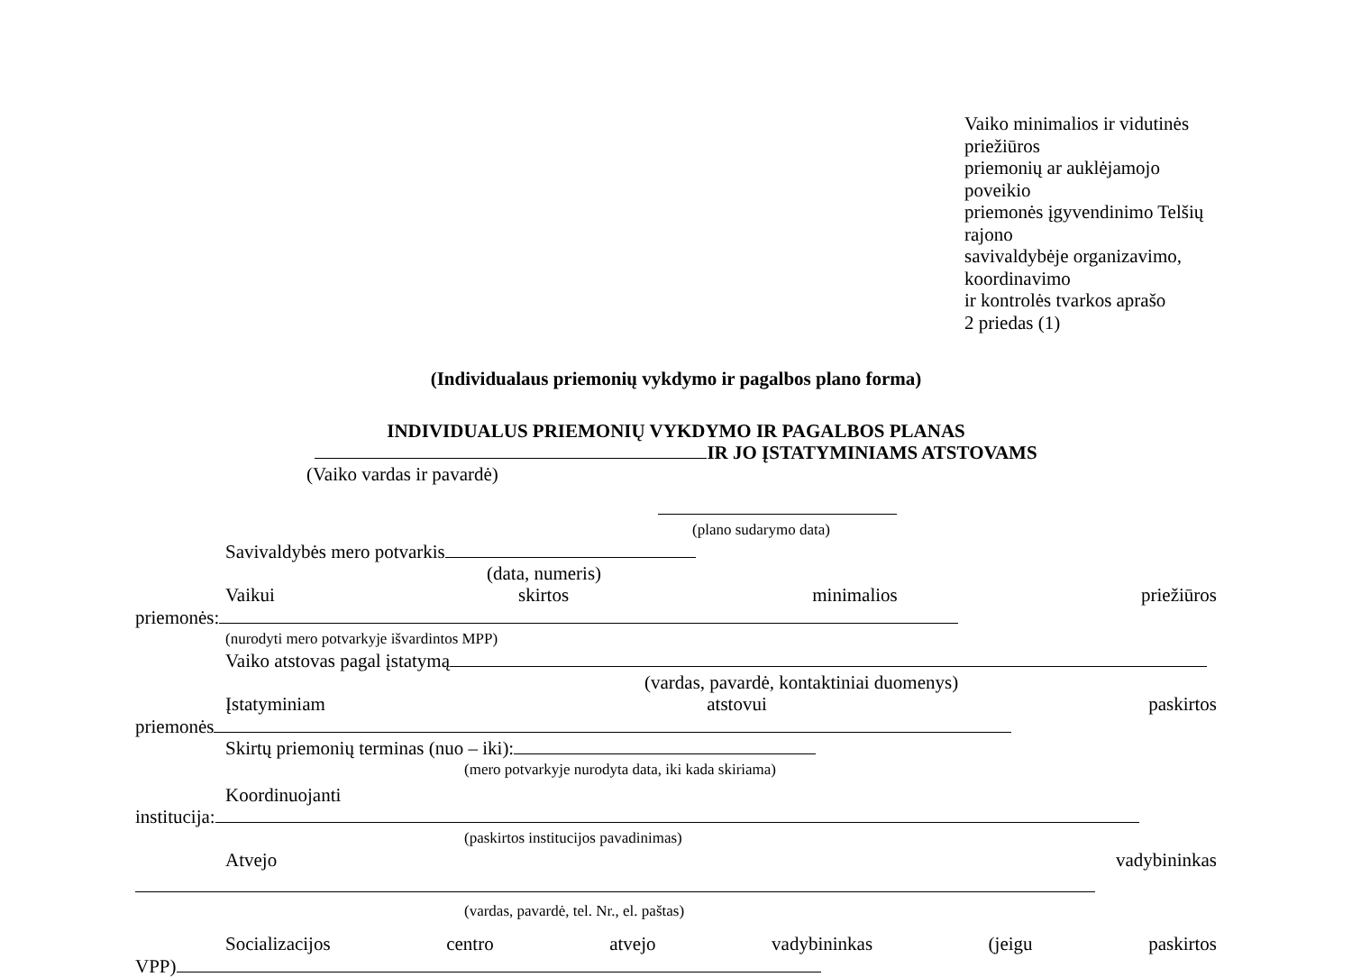Vaiko minimalios ir vidutinės priežiūros
priemonių ar auklėjamojo poveikio
priemonės įgyvendinimo Telšių rajono
savivaldybėje organizavimo, koordinavimo
ir kontrolės tvarkos aprašo
2 priedas (1)
(Individualaus priemonių vykdymo ir pagalbos plano forma)
INDIVIDUALUS PRIEMONIŲ VYKDYMO IR PAGALBOS PLANAS
IR JO ĮSTATYMINIAMS ATSTOVAMS
(Vaiko vardas ir pavardė)
(plano sudarymo data)
Savivaldybės mero potvarkis
(data, numeris)
Vaikui skirtos minimalios priežiūros
priemonės:
(nurodyti mero potvarkyje išvardintos MPP)
Vaiko atstovas pagal įstatymą
(vardas, pavardė, kontaktiniai duomenys)
Įstatyminiam atstovui paskirtos
priemonės
Skirtų priemonių terminas (nuo – iki):
(mero potvarkyje nurodyta data, iki kada skiriama)
Koordinuojanti
institucija:
(paskirtos institucijos pavadinimas)
Atvejo vadybininkas
(vardas, pavardė, tel. Nr., el. paštas)
Socializacijos centro atvejo vadybininkas (jeigu paskirtos
VPP)